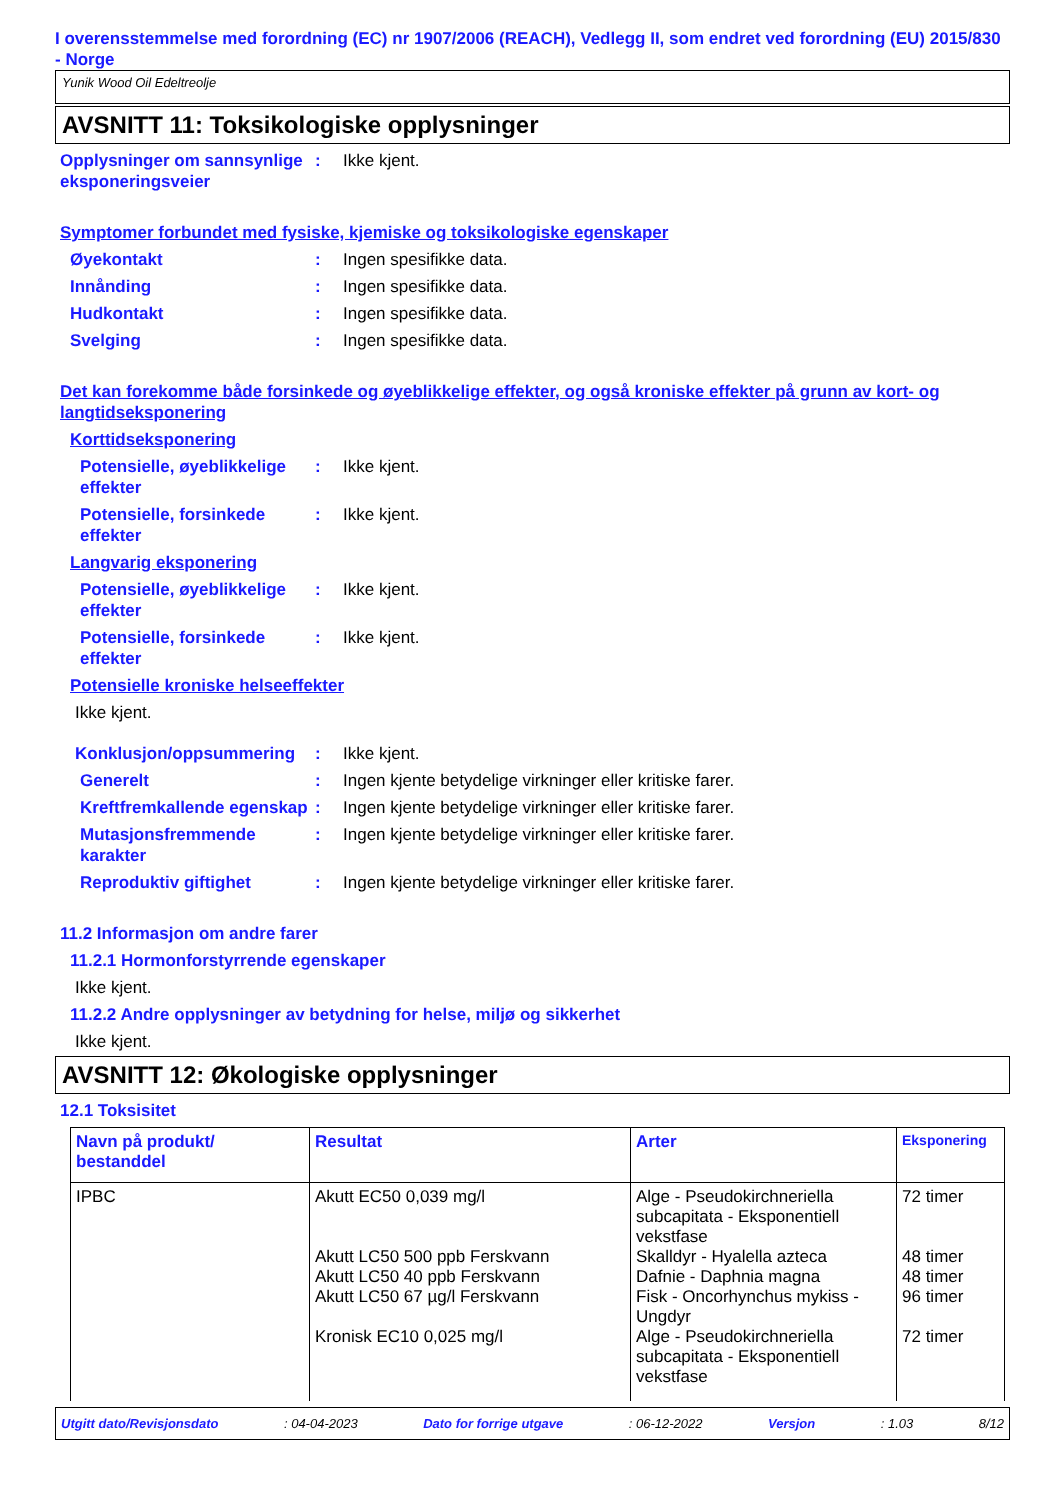I overensstemmelse med forordning (EC) nr 1907/2006 (REACH), Vedlegg II, som endret ved forordning (EU) 2015/830 - Norge
Yunik Wood Oil Edeltreolje
AVSNITT 11: Toksikologiske opplysninger
Opplysninger om sannsynlige eksponeringsveier
: Ikke kjent.
Symptomer forbundet med fysiske, kjemiske og toksikologiske egenskaper
Øyekontakt : Ingen spesifikke data.
Innånding : Ingen spesifikke data.
Hudkontakt : Ingen spesifikke data.
Svelging : Ingen spesifikke data.
Det kan forekomme både forsinkede og øyeblikkelige effekter, og også kroniske effekter på grunn av kort- og langtidseksponering
Korttidseksponering
Potensielle, øyeblikkelige effekter
: Ikke kjent.
Potensielle, forsinkede effekter
: Ikke kjent.
Langvarig eksponering
Potensielle, øyeblikkelige effekter
: Ikke kjent.
Potensielle, forsinkede effekter
: Ikke kjent.
Potensielle kroniske helseeffekter
Ikke kjent.
Konklusjon/oppsummering : Ikke kjent.
Generelt : Ingen kjente betydelige virkninger eller kritiske farer.
Kreftfremkallende egenskap
: Ingen kjente betydelige virkninger eller kritiske farer.
Mutasjonsfremmende karakter
: Ingen kjente betydelige virkninger eller kritiske farer.
Reproduktiv giftighet : Ingen kjente betydelige virkninger eller kritiske farer.
11.2 Informasjon om andre farer
11.2.1 Hormonforstyrrende egenskaper
Ikke kjent.
11.2.2 Andre opplysninger av betydning for helse, miljø og sikkerhet
Ikke kjent.
AVSNITT 12: Økologiske opplysninger
12.1 Toksisitet
| Navn på produkt/ bestanddel | Resultat | Arter | Eksponering |
| --- | --- | --- | --- |
| IPBC | Akutt EC50 0,039 mg/l Akutt LC50 500 ppb Ferskvann Akutt LC50 40 ppb Ferskvann Akutt LC50 67 µg/l Ferskvann Kronisk EC10 0,025 mg/l | Alge - Pseudokirchneriella subcapitata - Eksponentiell vekstfase Skalldyr - Hyalella azteca Dafnie - Daphnia magna Fisk - Oncorhynchus mykiss - Ungdyr Alge - Pseudokirchneriella subcapitata - Eksponentiell vekstfase | 72 timer 48 timer 48 timer 96 timer 72 timer |
Utgitt dato/Revisjonsdato: 04-04-2023 Dato for forrige utgave: 06-12-2022 Versjon: 1.03 8/12